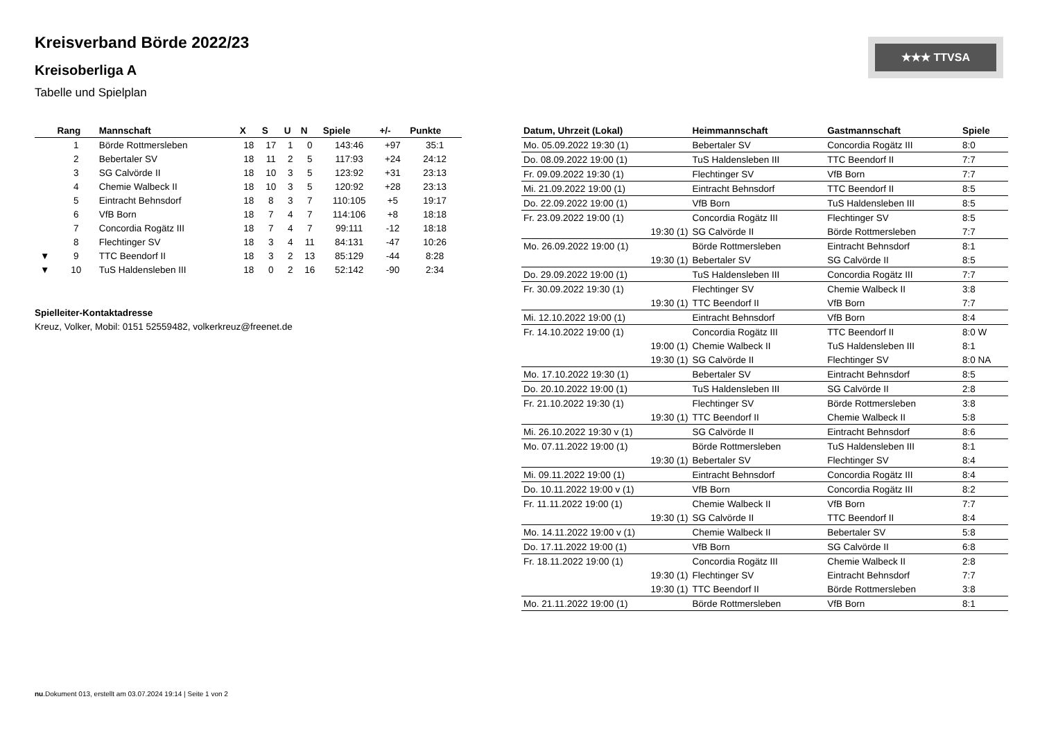Kreisverband Börde 2022/23
Kreisoberliga A
Tabelle und Spielplan
★★★ TTVSA
| | Rang | Mannschaft | X | S | U | N | Spiele | +/- | Punkte |
| --- | --- | --- | --- | --- | --- | --- | --- | --- | --- |
| | 1 | Börde Rottmersleben | 18 | 17 | 1 | 0 | 143:46 | +97 | 35:1 |
| | 2 | Bebertaler SV | 18 | 11 | 2 | 5 | 117:93 | +24 | 24:12 |
| | 3 | SG Calvörde II | 18 | 10 | 3 | 5 | 123:92 | +31 | 23:13 |
| | 4 | Chemie Walbeck II | 18 | 10 | 3 | 5 | 120:92 | +28 | 23:13 |
| | 5 | Eintracht Behnsdorf | 18 | 8 | 3 | 7 | 110:105 | +5 | 19:17 |
| | 6 | VfB Born | 18 | 7 | 4 | 7 | 114:106 | +8 | 18:18 |
| | 7 | Concordia Rogätz III | 18 | 7 | 4 | 7 | 99:111 | -12 | 18:18 |
| | 8 | Flechtinger SV | 18 | 3 | 4 | 11 | 84:131 | -47 | 10:26 |
| ▼ | 9 | TTC Beendorf II | 18 | 3 | 2 | 13 | 85:129 | -44 | 8:28 |
| ▼ | 10 | TuS Haldensleben III | 18 | 0 | 2 | 16 | 52:142 | -90 | 2:34 |
Spielleiter-Kontaktadresse
Kreuz, Volker, Mobil: 0151 52559482, volkerkreuz@freenet.de
| Datum, Uhrzeit (Lokal) | Heimmannschaft | Gastmannschaft | Spiele |
| --- | --- | --- | --- |
| Mo. 05.09.2022 19:30 (1) | Bebertaler SV | Concordia Rogätz III | 8:0 |
| Do. 08.09.2022 19:00 (1) | TuS Haldensleben III | TTC Beendorf II | 7:7 |
| Fr. 09.09.2022 19:30 (1) | Flechtinger SV | VfB Born | 7:7 |
| Mi. 21.09.2022 19:00 (1) | Eintracht Behnsdorf | TTC Beendorf II | 8:5 |
| Do. 22.09.2022 19:00 (1) | VfB Born | TuS Haldensleben III | 8:5 |
| Fr. 23.09.2022 19:00 (1) | Concordia Rogätz III | Flechtinger SV | 8:5 |
| 19:30 (1) | SG Calvörde II | Börde Rottmersleben | 7:7 |
| Mo. 26.09.2022 19:00 (1) | Börde Rottmersleben | Eintracht Behnsdorf | 8:1 |
| 19:30 (1) | Bebertaler SV | SG Calvörde II | 8:5 |
| Do. 29.09.2022 19:00 (1) | TuS Haldensleben III | Concordia Rogätz III | 7:7 |
| Fr. 30.09.2022 19:30 (1) | Flechtinger SV | Chemie Walbeck II | 3:8 |
| 19:30 (1) | TTC Beendorf II | VfB Born | 7:7 |
| Mi. 12.10.2022 19:00 (1) | Eintracht Behnsdorf | VfB Born | 8:4 |
| Fr. 14.10.2022 19:00 (1) | Concordia Rogätz III | TTC Beendorf II | 8:0 W |
| 19:00 (1) | Chemie Walbeck II | TuS Haldensleben III | 8:1 |
| 19:30 (1) | SG Calvörde II | Flechtinger SV | 8:0 NA |
| Mo. 17.10.2022 19:30 (1) | Bebertaler SV | Eintracht Behnsdorf | 8:5 |
| Do. 20.10.2022 19:00 (1) | TuS Haldensleben III | SG Calvörde II | 2:8 |
| Fr. 21.10.2022 19:30 (1) | Flechtinger SV | Börde Rottmersleben | 3:8 |
| 19:30 (1) | TTC Beendorf II | Chemie Walbeck II | 5:8 |
| Mi. 26.10.2022 19:30 v (1) | SG Calvörde II | Eintracht Behnsdorf | 8:6 |
| Mo. 07.11.2022 19:00 (1) | Börde Rottmersleben | TuS Haldensleben III | 8:1 |
| 19:30 (1) | Bebertaler SV | Flechtinger SV | 8:4 |
| Mi. 09.11.2022 19:00 (1) | Eintracht Behnsdorf | Concordia Rogätz III | 8:4 |
| Do. 10.11.2022 19:00 v (1) | VfB Born | Concordia Rogätz III | 8:2 |
| Fr. 11.11.2022 19:00 (1) | Chemie Walbeck II | VfB Born | 7:7 |
| 19:30 (1) | SG Calvörde II | TTC Beendorf II | 8:4 |
| Mo. 14.11.2022 19:00 v (1) | Chemie Walbeck II | Bebertaler SV | 5:8 |
| Do. 17.11.2022 19:00 (1) | VfB Born | SG Calvörde II | 6:8 |
| Fr. 18.11.2022 19:00 (1) | Concordia Rogätz III | Chemie Walbeck II | 2:8 |
| 19:30 (1) | Flechtinger SV | Eintracht Behnsdorf | 7:7 |
| 19:30 (1) | TTC Beendorf II | Börde Rottmersleben | 3:8 |
| Mo. 21.11.2022 19:00 (1) | Börde Rottmersleben | VfB Born | 8:1 |
nu.Dokument 013, erstellt am 03.07.2024 19:14 | Seite 1 von 2